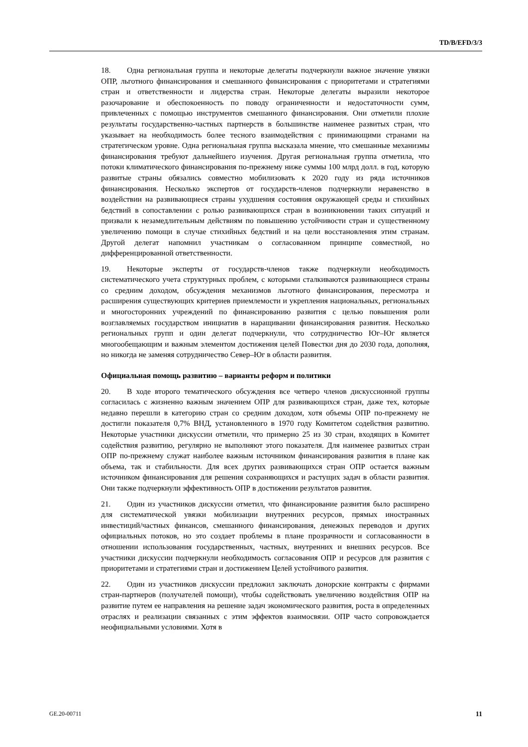TD/B/EFD/3/3
18. Одна региональная группа и некоторые делегаты подчеркнули важное значение увязки ОПР, льготного финансирования и смешанного финансирования с приоритетами и стратегиями стран и ответственности и лидерства стран. Некоторые делегаты выразили некоторое разочарование и обеспокоенность по поводу ограниченности и недостаточности сумм, привлеченных с помощью инструментов смешанного финансирования. Они отметили плохие результаты государственно-частных партнерств в большинстве наименее развитых стран, что указывает на необходимость более тесного взаимодействия с принимающими странами на стратегическом уровне. Одна региональная группа высказала мнение, что смешанные механизмы финансирования требуют дальнейшего изучения. Другая региональная группа отметила, что потоки климатического финансирования по-прежнему ниже суммы 100 млрд долл. в год, которую развитые страны обязались совместно мобилизовать к 2020 году из ряда источников финансирования. Несколько экспертов от государств-членов подчеркнули неравенство в воздействии на развивающиеся страны ухудшения состояния окружающей среды и стихийных бедствий в сопоставлении с ролью развивающихся стран в возникновении таких ситуаций и призвали к незамедлительным действиям по повышению устойчивости стран и существенному увеличению помощи в случае стихийных бедствий и на цели восстановления этим странам. Другой делегат напомнил участникам о согласованном принципе совместной, но дифференцированной ответственности.
19. Некоторые эксперты от государств-членов также подчеркнули необходимость систематического учета структурных проблем, с которыми сталкиваются развивающиеся страны со средним доходом, обсуждения механизмов льготного финансирования, пересмотра и расширения существующих критериев приемлемости и укрепления национальных, региональных и многосторонних учреждений по финансированию развития с целью повышения роли возглавляемых государством инициатив в наращивании финансирования развития. Несколько региональных групп и один делегат подчеркнули, что сотрудничество Юг–Юг является многообещающим и важным элементом достижения целей Повестки дня до 2030 года, дополняя, но никогда не заменяя сотрудничество Север–Юг в области развития.
Официальная помощь развитию – варианты реформ и политики
20. В ходе второго тематического обсуждения все четверо членов дискуссионной группы согласилась с жизненно важным значением ОПР для развивающихся стран, даже тех, которые недавно перешли в категорию стран со средним доходом, хотя объемы ОПР по-прежнему не достигли показателя 0,7% ВНД, установленного в 1970 году Комитетом содействия развитию. Некоторые участники дискуссии отметили, что примерно 25 из 30 стран, входящих в Комитет содействия развитию, регулярно не выполняют этого показателя. Для наименее развитых стран ОПР по-прежнему служат наиболее важным источником финансирования развития в плане как объема, так и стабильности. Для всех других развивающихся стран ОПР остается важным источником финансирования для решения сохраняющихся и растущих задач в области развития. Они также подчеркнули эффективность ОПР в достижении результатов развития.
21. Один из участников дискуссии отметил, что финансирование развития было расширено для систематической увязки мобилизации внутренних ресурсов, прямых иностранных инвестиций/частных финансов, смешанного финансирования, денежных переводов и других официальных потоков, но это создает проблемы в плане прозрачности и согласованности в отношении использования государственных, частных, внутренних и внешних ресурсов. Все участники дискуссии подчеркнули необходимость согласования ОПР и ресурсов для развития с приоритетами и стратегиями стран и достижением Целей устойчивого развития.
22. Один из участников дискуссии предложил заключать донорские контракты с фирмами стран-партнеров (получателей помощи), чтобы содействовать увеличению воздействия ОПР на развитие путем ее направления на решение задач экономического развития, роста в определенных отраслях и реализации связанных с этим эффектов взаимосвязи. ОПР часто сопровождается неофициальными условиями. Хотя в
GE.20-00711 11